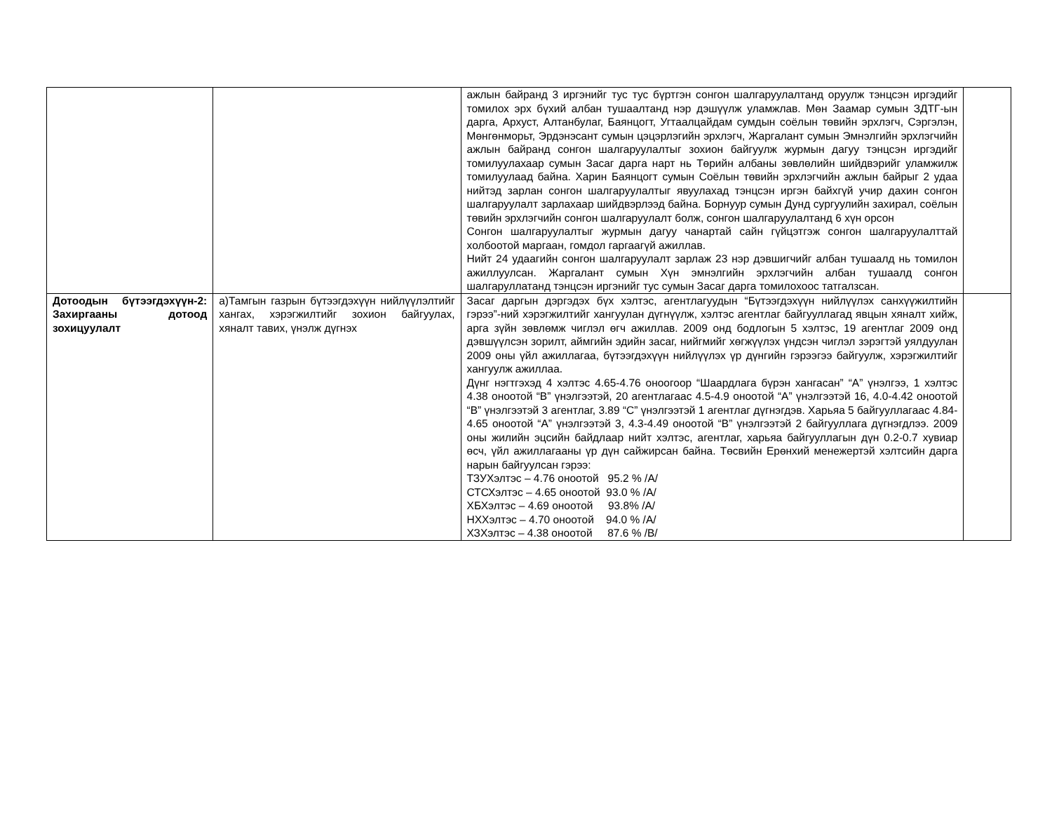| | | ажлын байранд 3 иргэнийг тус тус бүртгэн сонгон шалгаруулалтанд оруулж тэнцсэн иргэдийг томилох эрх бүхий албан тушаалтанд нэр дэшүүлж уламжлав. Мөн Заамар сумын ЗДТГ-ын дарга, Архуст, Алтанбулаг, Баянцогт, Угтаалцайдам сумдын соёлын төвийн эрхлэгч, Сэргэлэн, Мөнгөнморьт, Эрдэнэсант сумын цэцэрлэгийн эрхлэгч, Жаргалант сумын Эмнэлгийн эрхлэгчийн ажлын байранд сонгон шалгаруулалтыг зохион байгуулж журмын дагуу тэнцсэн иргэдийг томилуулахаар сумын Засаг дарга нарт нь Төрийн албаны зөвлөлийн шийдвэрийг уламжилж томилуулаад байна. Харин Баянцогт сумын Соёлын төвийн эрхлэгчийн ажлын байрыг 2 удаа нийтэд зарлан сонгон шалгаруулалтыг явуулахад тэнцсэн иргэн байхгүй учир дахин сонгон шалгаруулалт зарлахаар шийдвэрлээд байна. Борнуур сумын Дунд сургуулийн захирал, соёлын төвийн эрхлэгчийн сонгон шалгаруулалт болж, сонгон шалгаруулалтанд 6 хүн орсон Сонгон шалгаруулалтыг журмын дагуу чанартай сайн гүйцэтгэж сонгон шалгаруулалттай холбоотой маргаан, гомдол гаргаагүй ажиллав. Нийт 24 удаагийн сонгон шалгаруулалт зарлаж 23 нэр дэвшигчийг албан тушаалд нь томилон ажиллуулсан. Жаргалант сумын Хүн эмнэлгийн эрхлэгчийн албан тушаалд сонгон шалгаруллатанд тэнцсэн иргэнийг тус сумын Засаг дарга томилохоос татгалзсан. | |
| Дотоодын бүтээгдэхүүн-2: Захиргааны дотоод зохицуулалт | а)Тамгын газрын бүтээгдэхүүн нийлүүлэлтийг хангах, хэрэгжилтийг зохион байгуулах, хяналт тавих, үнэлж дүгнэх | Засаг даргын дэргэдэх бүх хэлтэс, агентлагуудын “Бүтээгдэхүүн нийлүүлэх санхүүжилтийн гэрээ”-ний хэрэгжилтийг хангуулан дүгнүүлж, хэлтэс агентлаг байгууллагад явцын хяналт хийж, арга зүйн зөвлөмж чиглэл өгч ажиллав. 2009 онд бодлогын 5 хэлтэс, 19 агентлаг 2009 онд дэвшүүлсэн зорилт, аймгийн эдийн засаг, нийгмийг хөгжүүлэх үндсэн чиглэл зэрэгтэй уялдуулан 2009 оны үйл ажиллагаа, бүтээгдэхүүн нийлүүлэх үр дүнгийн гэрээгээ байгуулж, хэрэгжилтийг хангуулж ажиллаа. Дүнг нэгтгэхэд 4 хэлтэс 4.65-4.76 оноогоор “Шаардлага бүрэн хангасан” “А” үнэлгээ, 1 хэлтэс 4.38 оноотой “В” үнэлгээтэй, 20 агентлагаас 4.5-4.9 оноотой “А” үнэлгээтэй 16, 4.0-4.42 оноотой “В” үнэлгээтэй 3 агентлаг, 3.89 “С” үнэлгээтэй 1 агентлаг дүгнэгдэв. Харьяа 5 байгууллагаас 4.84-4.65 оноотой “А” үнэлгээтэй 3, 4.3-4.49 оноотой “В” үнэлгээтэй 2 байгууллага дүгнэгдлээ. 2009 оны жилийн эцсийн байдлаар нийт хэлтэс, агентлаг, харьяа байгууллагын дүн 0.2-0.7 хувиар өсч, үйл ажиллагааны үр дүн сайжирсан байна. Төсвийн Ерөнхий менежертэй хэлтсийн дарга нарын байгуулсан гэрээ: ТЗУХэлтэс – 4.76 оноотой 95.2 % /А/ СТСХэлтэс – 4.65 оноотой 93.0 % /А/ ХБХэлтэс – 4.69 оноотой 93.8% /А/ НХХэлтэс – 4.70 оноотой 94.0 % /А/ ХЗХэлтэс – 4.38 оноотой 87.6 % /В/ | |